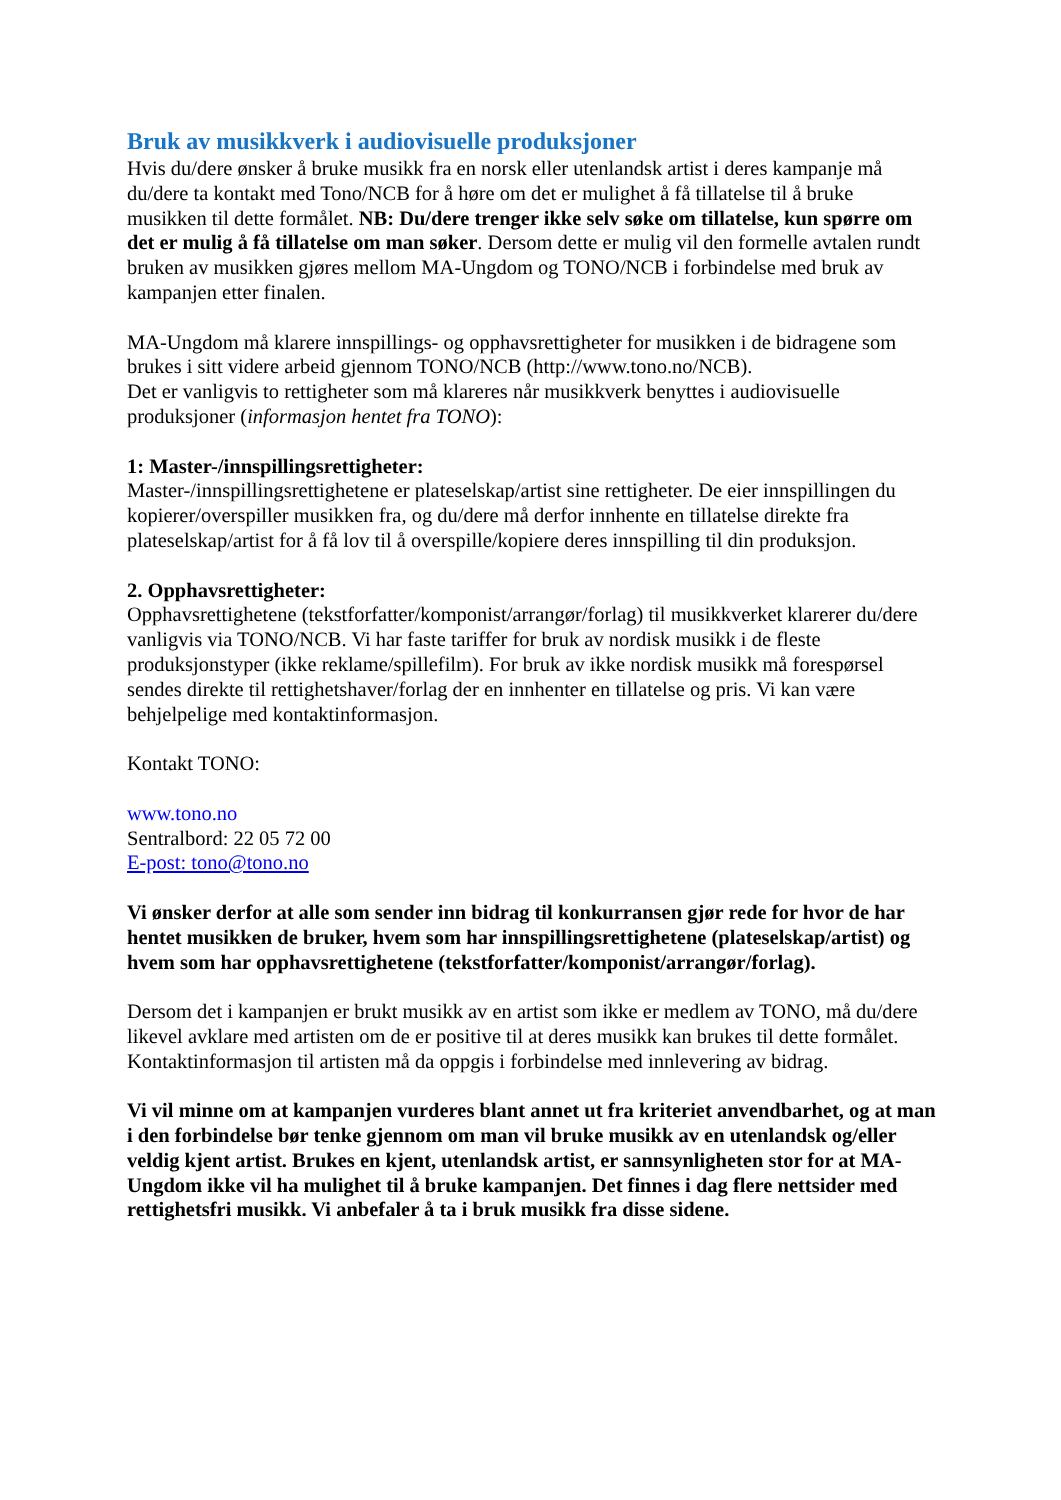Bruk av musikkverk i audiovisuelle produksjoner
Hvis du/dere ønsker å bruke musikk fra en norsk eller utenlandsk artist i deres kampanje må du/dere ta kontakt med Tono/NCB for å høre om det er mulighet å få tillatelse til å bruke musikken til dette formålet. NB: Du/dere trenger ikke selv søke om tillatelse, kun spørre om det er mulig å få tillatelse om man søker. Dersom dette er mulig vil den formelle avtalen rundt bruken av musikken gjøres mellom MA-Ungdom og TONO/NCB i forbindelse med bruk av kampanjen etter finalen.
MA-Ungdom må klarere innspillings- og opphavsrettigheter for musikken i de bidragene som brukes i sitt videre arbeid gjennom TONO/NCB (http://www.tono.no/NCB).
Det er vanligvis to rettigheter som må klareres når musikkverk benyttes i audiovisuelle produksjoner (informasjon hentet fra TONO):
1: Master-/innspillingsrettigheter:
Master-/innspillingsrettighetene er plateselskap/artist sine rettigheter. De eier innspillingen du kopierer/overspiller musikken fra, og du/dere må derfor innhente en tillatelse direkte fra plateselskap/artist for å få lov til å overspille/kopiere deres innspilling til din produksjon.
2. Opphavsrettigheter:
Opphavsrettighetene (tekstforfatter/komponist/arrangør/forlag) til musikkverket klarerer du/dere vanligvis via TONO/NCB. Vi har faste tariffer for bruk av nordisk musikk i de fleste produksjonstyper (ikke reklame/spillefilm). For bruk av ikke nordisk musikk må forespørsel sendes direkte til rettighetshaver/forlag der en innhenter en tillatelse og pris. Vi kan være behjelpelige med kontaktinformasjon.
Kontakt TONO:
www.tono.no
Sentralbord: 22 05 72 00
E-post: tono@tono.no
Vi ønsker derfor at alle som sender inn bidrag til konkurransen gjør rede for hvor de har hentet musikken de bruker, hvem som har innspillingsrettighetene (plateselskap/artist) og hvem som har opphavsrettighetene (tekstforfatter/komponist/arrangør/forlag).
Dersom det i kampanjen er brukt musikk av en artist som ikke er medlem av TONO, må du/dere likevel avklare med artisten om de er positive til at deres musikk kan brukes til dette formålet. Kontaktinformasjon til artisten må da oppgis i forbindelse med innlevering av bidrag.
Vi vil minne om at kampanjen vurderes blant annet ut fra kriteriet anvendbarhet, og at man i den forbindelse bør tenke gjennom om man vil bruke musikk av en utenlandsk og/eller veldig kjent artist. Brukes en kjent, utenlandsk artist, er sannsynligheten stor for at MA-Ungdom ikke vil ha mulighet til å bruke kampanjen. Det finnes i dag flere nettsider med rettighetsfri musikk. Vi anbefaler å ta i bruk musikk fra disse sidene.